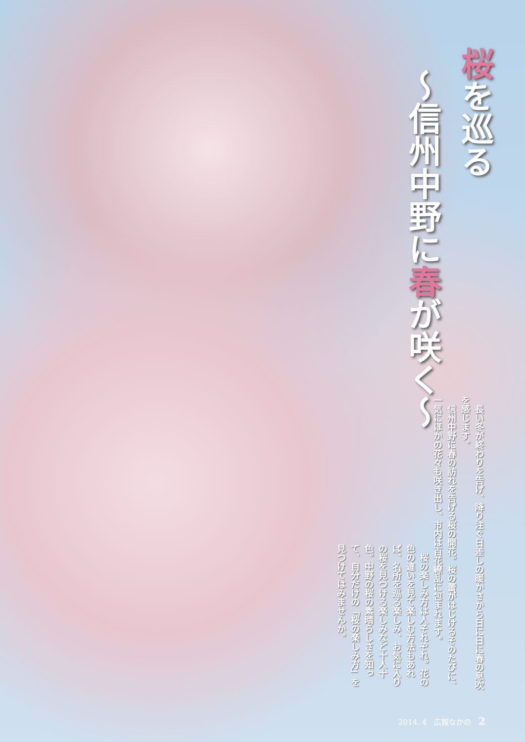桜を巡る
～信州中野に春が咲く～
　長い冬が終わりを告げ、降り注ぐ日差しの暖かさから日に日に春の息吹を感じます。
　信州中野に春の訪れを告げる桜の開花。桜の蕾がはじけるそのたびに、一気にほかの花々も咲き出し、市内は百花繚乱に包まれます。
　桜の楽しみ方は人それぞれ。花の色の違いを見て楽しむ方法もあれば、名所を巡る楽しみ、お気に入りの桜を見つける楽しみなど十人十色。中野の桜の素晴らしさを知って、自分だけの「桜の楽しみ方」を見つけてはみませんか。
2014. 4　広報なかの 2